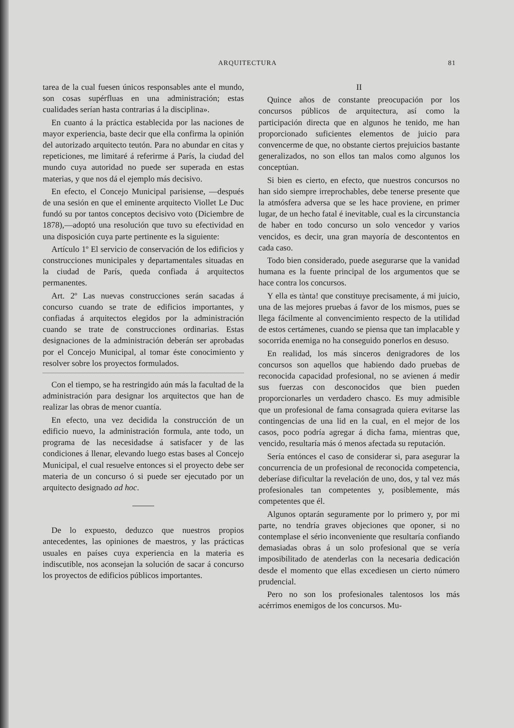ARQUITECTURA 81
tarea de la cual fuesen únicos responsables ante el mundo, son cosas supérfluas en una administración; estas cualidades serían hasta contrarias á la disciplina».
En cuanto á la práctica establecida por las naciones de mayor experiencia, baste decir que ella confirma la opinión del autorizado arquitecto teutón. Para no abundar en citas y repeticiones, me limitaré á referirme á París, la ciudad del mundo cuya autoridad no puede ser superada en estas materias, y que nos dá el ejemplo más decisivo.
En efecto, el Concejo Municipal parisiense, —después de una sesión en que el eminente arquitecto Viollet Le Duc fundó su por tantos conceptos decisivo voto (Diciembre de 1878),—adoptó una resolución que tuvo su efectividad en una disposición cuya parte pertinente es la siguiente:
Artículo 1º El servicio de conservación de los edificios y construcciones municipales y departamentales situadas en la ciudad de París, queda confiada á arquitectos permanentes.
Art. 2º Las nuevas construcciones serán sacadas á concurso cuando se trate de edificios importantes, y confiadas á arquitectos elegidos por la administración cuando se trate de construcciones ordinarias. Estas designaciones de la administración deberán ser aprobadas por el Concejo Municipal, al tomar éste conocimiento y resolver sobre los proyectos formulados.
Con el tiempo, se ha restringido aún más la facultad de la administración para designar los arquitectos que han de realizar las obras de menor cuantía.
En efecto, una vez decidida la construcción de un edificio nuevo, la administración formula, ante todo, un programa de las necesidadse á satisfacer y de las condiciones á llenar, elevando luego estas bases al Concejo Municipal, el cual resuelve entonces si el proyecto debe ser materia de un concurso ó si puede ser ejecutado por un arquitecto designado ad hoc.
De lo expuesto, deduzco que nuestros propios antecedentes, las opiniones de maestros, y las prácticas usuales en países cuya experiencia en la materia es indiscutible, nos aconsejan la solución de sacar á concurso los proyectos de edificios públicos importantes.
II
Quince años de constante preocupación por los concursos públicos de arquitectura, así como la participación directa que en algunos he tenido, me han proporcionado suficientes elementos de juicio para convencerme de que, no obstante ciertos prejuicios bastante generalizados, no son ellos tan malos como algunos los conceptúan.
Si bien es cierto, en efecto, que nuestros concursos no han sido siempre irreprochables, debe tenerse presente que la atmósfera adversa que se les hace proviene, en primer lugar, de un hecho fatal é inevitable, cual es la circunstancia de haber en todo concurso un solo vencedor y varios vencidos, es decir, una gran mayoría de descontentos en cada caso.
Todo bien considerado, puede asegurarse que la vanidad humana es la fuente principal de los argumentos que se hace contra los concursos.
Y ella es tànta! que constituye precisamente, á mi juicio, una de las mejores pruebas á favor de los mismos, pues se llega fácilmente al convencimiento respecto de la utilidad de estos certámenes, cuando se piensa que tan implacable y socorrida enemiga no ha conseguido ponerlos en desuso.
En realidad, los más sinceros denigradores de los concursos son aquellos que habiendo dado pruebas de reconocida capacidad profesional, no se avienen á medir sus fuerzas con desconocidos que bien pueden proporcionarles un verdadero chasco. Es muy admisible que un profesional de fama consagrada quiera evitarse las contingencias de una lid en la cual, en el mejor de los casos, poco podría agregar á dicha fama, mientras que, vencido, resultaría más ó menos afectada su reputación.
Sería entónces el caso de considerar si, para asegurar la concurrencia de un profesional de reconocida competencia, deberíase dificultar la revelación de uno, dos, y tal vez más profesionales tan competentes y, posiblemente, más competentes que él.
Algunos optarán seguramente por lo primero y, por mi parte, no tendría graves objeciones que oponer, si no contemplase el sério inconveniente que resultaría confiando demasiadas obras á un solo profesional que se vería imposibilitado de atenderlas con la necesaria dedicación desde el momento que ellas excediesen un cierto número prudencial.
Pero no son los profesionales talentosos los más acérrimos enemigos de los concursos. Mu-